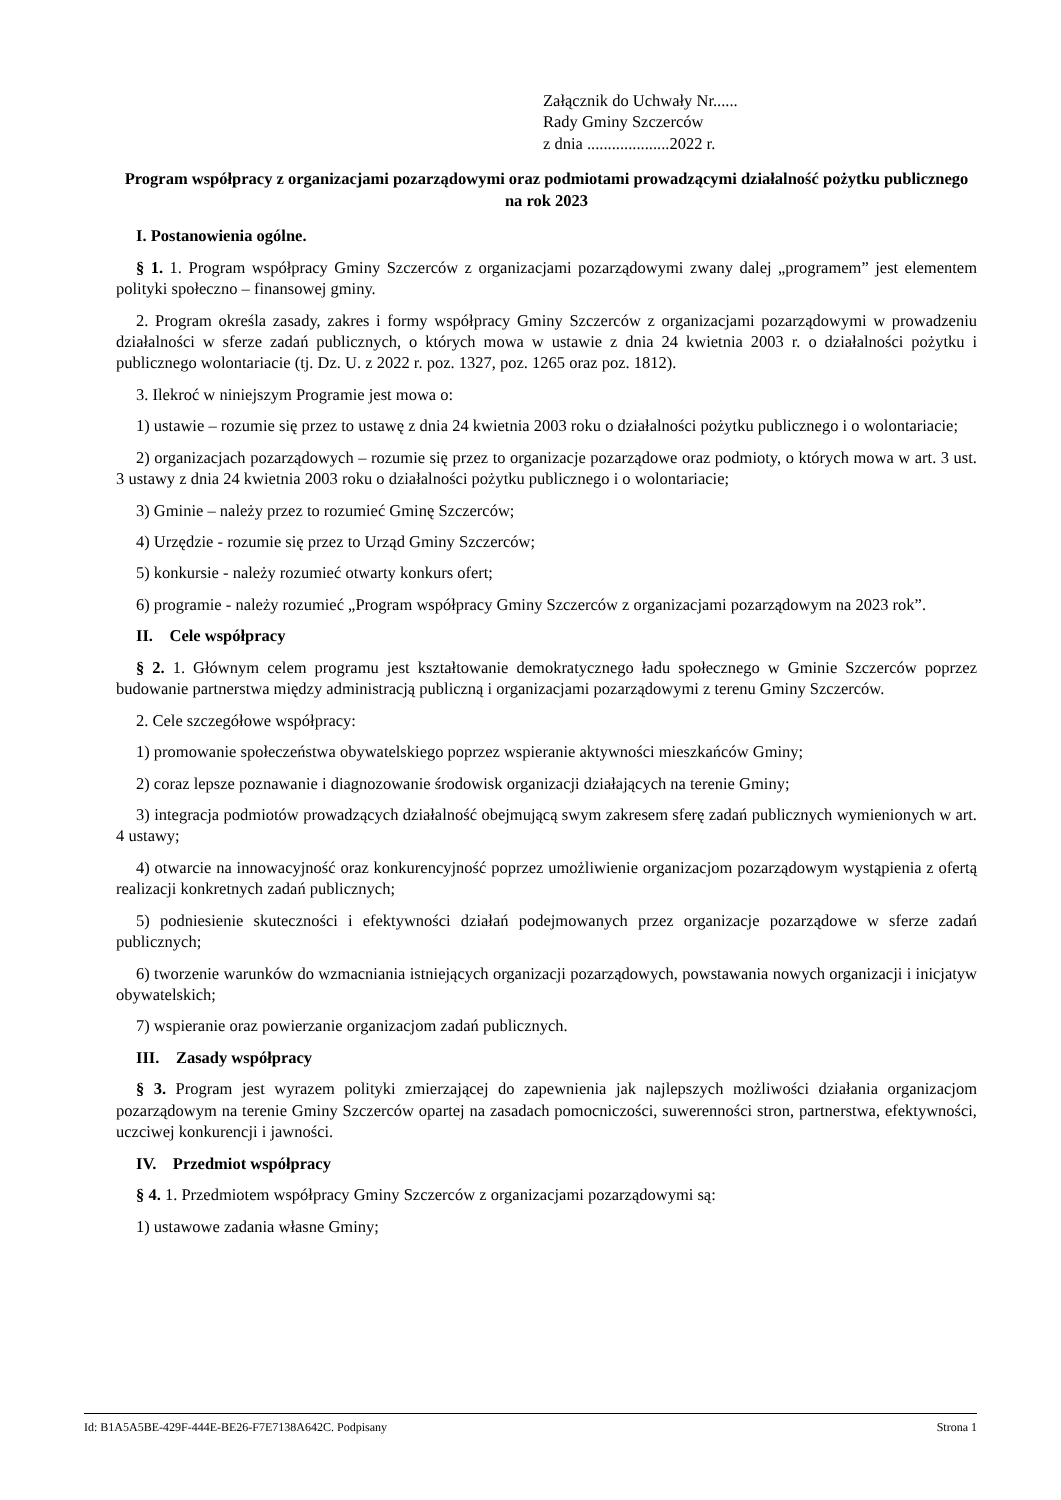Załącznik do Uchwały Nr......
Rady Gminy Szczerców
z dnia ....................2022 r.
Program współpracy z organizacjami pozarządowymi oraz podmiotami prowadzącymi działalność pożytku publicznego na rok 2023
I. Postanowienia ogólne.
§ 1. 1. Program współpracy Gminy Szczerców z organizacjami pozarządowymi zwany dalej „programem” jest elementem polityki społeczno – finansowej gminy.
2. Program określa zasady, zakres i formy współpracy Gminy Szczerców z organizacjami pozarządowymi w prowadzeniu działalności w sferze zadań publicznych, o których mowa w ustawie z dnia 24 kwietnia 2003 r. o działalności pożytku i publicznego wolontariacie (tj. Dz. U. z 2022 r. poz. 1327, poz. 1265 oraz poz. 1812).
3. Ilekroć w niniejszym Programie jest mowa o:
1) ustawie – rozumie się przez to ustawę z dnia 24 kwietnia 2003 roku o działalności pożytku publicznego i o wolontariacie;
2) organizacjach pozarządowych – rozumie się przez to organizacje pozarządowe oraz podmioty, o których mowa w art. 3 ust. 3 ustawy z dnia 24 kwietnia 2003 roku o działalności pożytku publicznego i o wolontariacie;
3) Gminie – należy przez to rozumieć Gminę Szczerców;
4) Urzędzie - rozumie się przez to Urząd Gminy Szczerców;
5) konkursie - należy rozumieć otwarty konkurs ofert;
6) programie - należy rozumieć „Program współpracy Gminy Szczerców z organizacjami pozarządowym na 2023 rok”.
II. Cele współpracy
§ 2. 1. Głównym celem programu jest kształtowanie demokratycznego ładu społecznego w Gminie Szczerców poprzez budowanie partnerstwa między administracją publiczną i organizacjami pozarządowymi z terenu Gminy Szczerców.
2. Cele szczegółowe współpracy:
1) promowanie społeczeństwa obywatelskiego poprzez wspieranie aktywności mieszkańców Gminy;
2) coraz lepsze poznawanie i diagnozowanie środowisk organizacji działających na terenie Gminy;
3) integracja podmiotów prowadzących działalność obejmującą swym zakresem sferę zadań publicznych wymienionych w art. 4 ustawy;
4) otwarcie na innowacyjność oraz konkurencyjność poprzez umożliwienie organizacjom pozarządowym wystąpienia z ofertą realizacji konkretnych zadań publicznych;
5) podniesienie skuteczności i efektywności działań podejmowanych przez organizacje pozarządowe w sferze zadań publicznych;
6) tworzenie warunków do wzmacniania istniejących organizacji pozarządowych, powstawania nowych organizacji i inicjatyw obywatelskich;
7) wspieranie oraz powierzanie organizacjom zadań publicznych.
III. Zasady współpracy
§ 3. Program jest wyrazem polityki zmierzającej do zapewnienia jak najlepszych możliwości działania organizacjom pozarządowym na terenie Gminy Szczerców opartej na zasadach pomocniczości, suwerenności stron, partnerstwa, efektywności, uczciwej konkurencji i jawności.
IV. Przedmiot współpracy
§ 4. 1. Przedmiotem współpracy Gminy Szczerców z organizacjami pozarządowymi są:
1) ustawowe zadania własne Gminy;
Id: B1A5A5BE-429F-444E-BE26-F7E7138A642C. Podpisany Strona 1